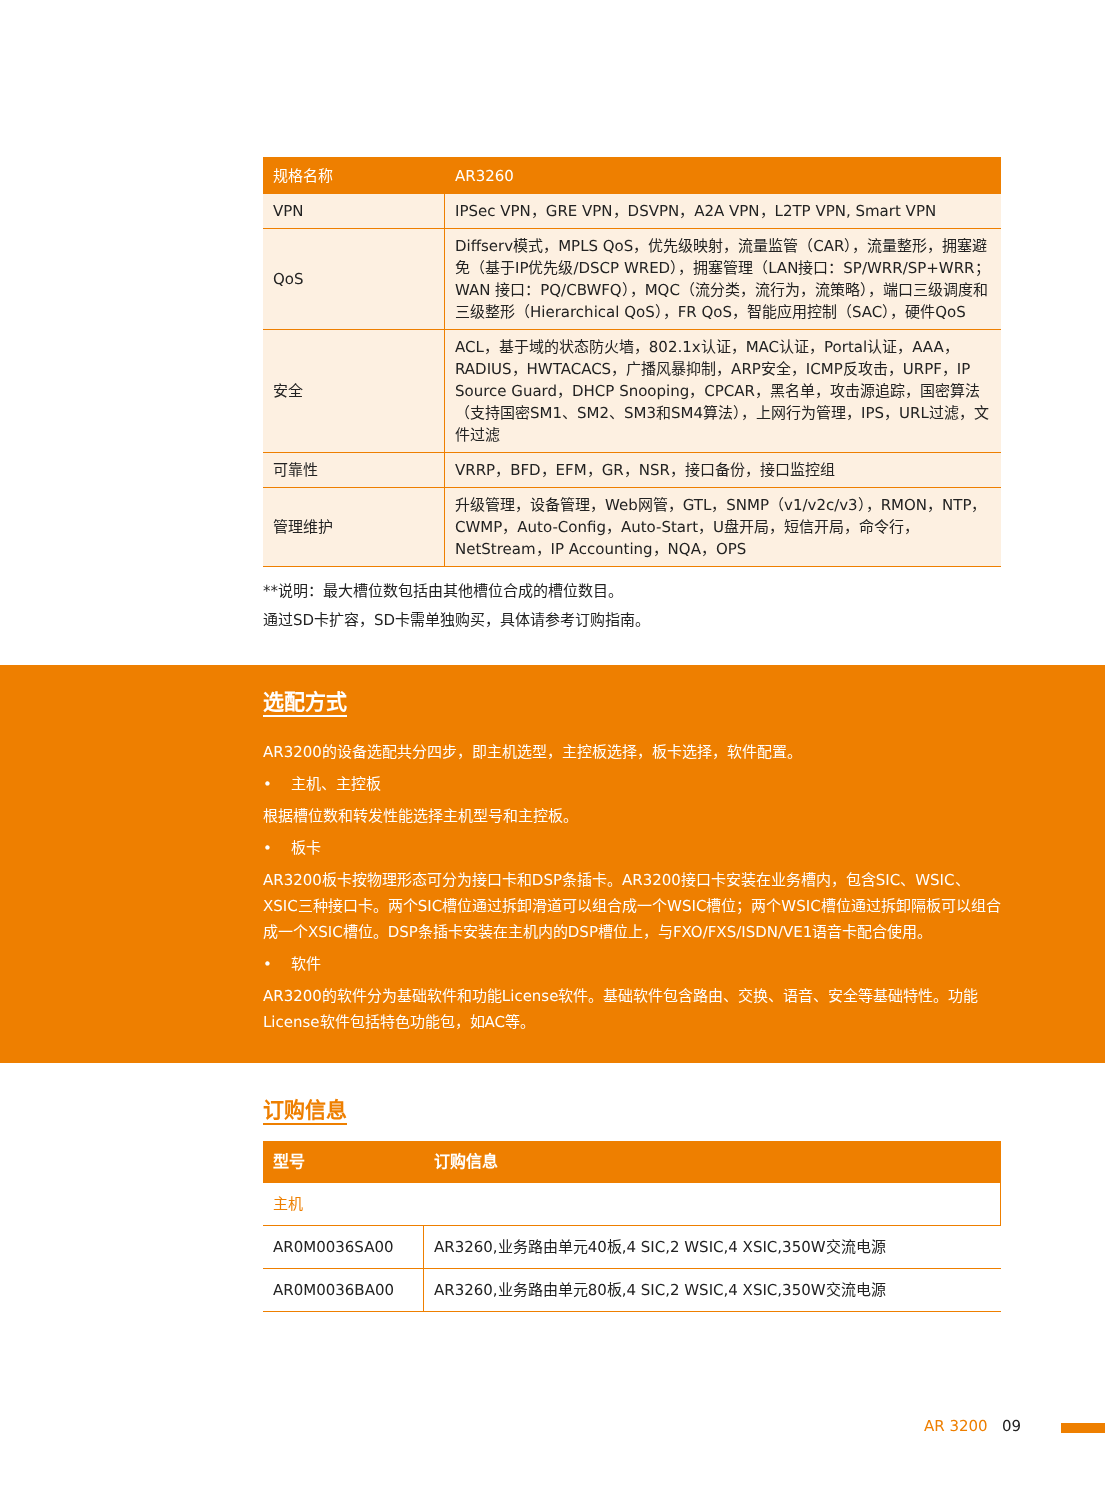| 规格名称 | AR3260 |
| --- | --- |
| VPN | IPSec VPN，GRE VPN，DSVPN，A2A VPN，L2TP VPN, Smart VPN |
| QoS | Diffserv模式，MPLS QoS，优先级映射，流量监管（CAR），流量整形，拥塞避免（基于IP优先级/DSCP WRED），拥塞管理（LAN接口：SP/WRR/SP+WRR；WAN 接口：PQ/CBWFQ），MQC（流分类，流行为，流策略），端口三级调度和三级整形（Hierarchical QoS），FR QoS，智能应用控制（SAC），硬件QoS |
| 安全 | ACL，基于域的状态防火墙，802.1x认证，MAC认证，Portal认证，AAA，RADIUS，HWTACACS，广播风暴抑制，ARP安全，ICMP反攻击，URPF，IP Source Guard，DHCP Snooping，CPCAR，黑名单，攻击源追踪，国密算法（支持国密SM1、SM2、SM3和SM4算法），上网行为管理，IPS，URL过滤，文件过滤 |
| 可靠性 | VRRP，BFD，EFM，GR，NSR，接口备份，接口监控组 |
| 管理维护 | 升级管理，设备管理，Web网管，GTL，SNMP（v1/v2c/v3），RMON，NTP，CWMP，Auto-Config，Auto-Start，U盘开局，短信开局，命令行，NetStream，IP Accounting，NQA，OPS |
**说明：最大槽位数包括由其他槽位合成的槽位数目。
通过SD卡扩容，SD卡需单独购买，具体请参考订购指南。
选配方式
AR3200的设备选配共分四步，即主机选型，主控板选择，板卡选择，软件配置。
• 主机、主控板
根据槽位数和转发性能选择主机型号和主控板。
• 板卡
AR3200板卡按物理形态可分为接口卡和DSP条插卡。AR3200接口卡安装在业务槽内，包含SIC、WSIC、XSIC三种接口卡。两个SIC槽位通过拆卸滑道可以组合成一个WSIC槽位；两个WSIC槽位通过拆卸隔板可以组合成一个XSIC槽位。DSP条插卡安装在主机内的DSP槽位上，与FXO/FXS/ISDN/VE1语音卡配合使用。
• 软件
AR3200的软件分为基础软件和功能License软件。基础软件包含路由、交换、语音、安全等基础特性。功能License软件包括特色功能包，如AC等。
订购信息
| 型号 | 订购信息 |
| --- | --- |
| 主机 | |
| AR0M0036SA00 | AR3260,业务路由单元40板,4 SIC,2 WSIC,4 XSIC,350W交流电源 |
| AR0M0036BA00 | AR3260,业务路由单元80板,4 SIC,2 WSIC,4 XSIC,350W交流电源 |
AR 3200 09